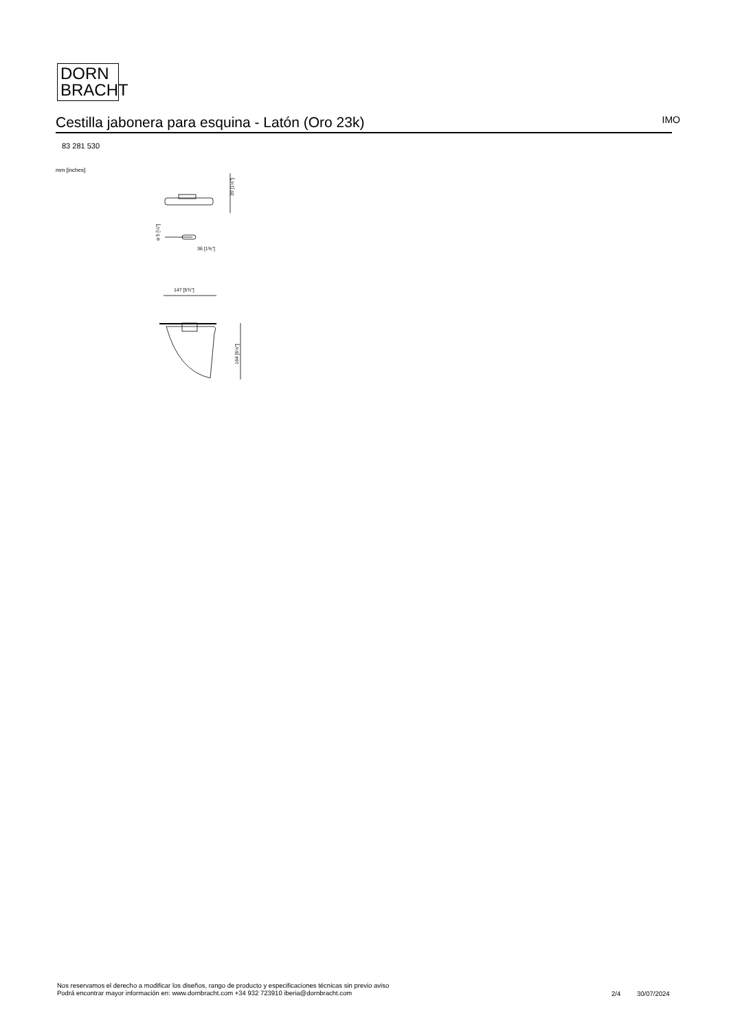DORN
BRACHT
Cestilla jabonera para esquina - Latón (Oro 23k) IMO
83 281 530
mm [inches]
39 [1½"]
⌀ 5 [¼"]
36 [1⅜"]
147 [5¾"]
164 [6½"]
Nos reservamos el derecho a modificar los diseños, rango de producto y especificaciones técnicas sin previo aviso
Podrá encontrar mayor información en: www.dornbracht.com +34 932 723910 iberia@dornbracht.com
2/4 30/07/2024